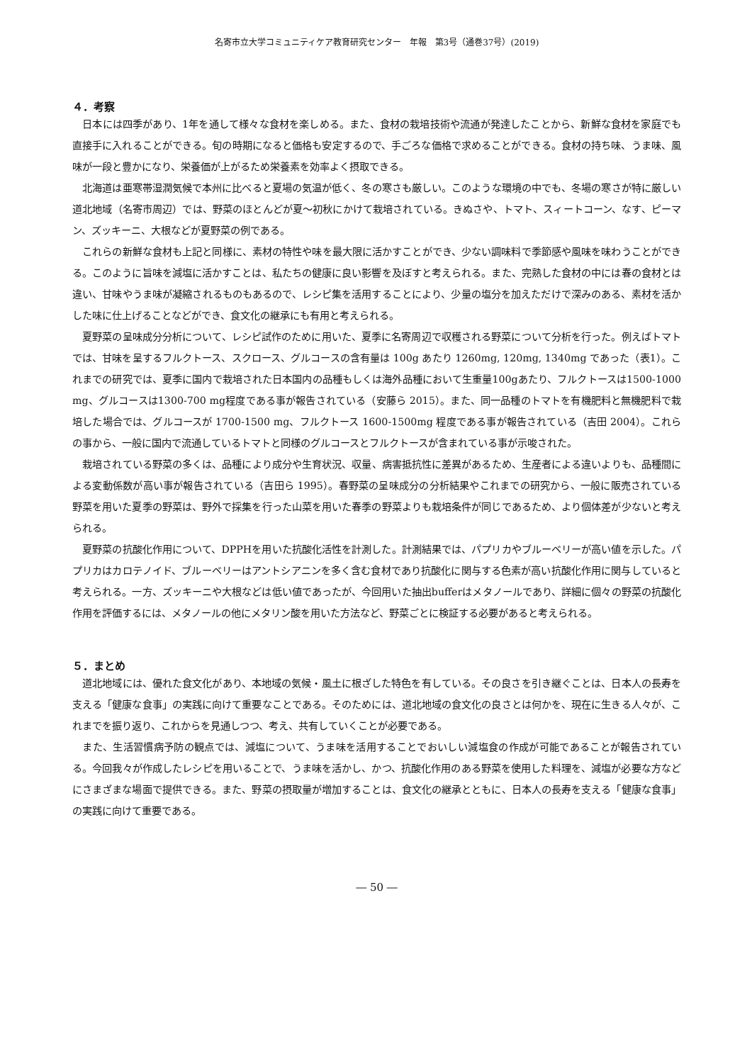名寄市立大学コミュニティケア教育研究センター　年報　第3号（通巻37号）(2019)
４．考察
日本には四季があり、1年を通して様々な食材を楽しめる。また、食材の栽培技術や流通が発達したことから、新鮮な食材を家庭でも直接手に入れることができる。旬の時期になると価格も安定するので、手ごろな価格で求めることができる。食材の持ち味、うま味、風味が一段と豊かになり、栄養価が上がるため栄養素を効率よく摂取できる。
北海道は亜寒帯湿潤気候で本州に比べると夏場の気温が低く、冬の寒さも厳しい。このような環境の中でも、冬場の寒さが特に厳しい道北地域（名寄市周辺）では、野菜のほとんどが夏〜初秋にかけて栽培されている。きぬさや、トマト、スィートコーン、なす、ピーマン、ズッキーニ、大根などが夏野菜の例である。
これらの新鮮な食材も上記と同様に、素材の特性や味を最大限に活かすことができ、少ない調味料で季節感や風味を味わうことができる。このように旨味を減塩に活かすことは、私たちの健康に良い影響を及ぼすと考えられる。また、完熟した食材の中には春の食材とは違い、甘味やうま味が凝縮されるものもあるので、レシピ集を活用することにより、少量の塩分を加えただけで深みのある、素材を活かした味に仕上げることなどができ、食文化の継承にも有用と考えられる。
夏野菜の呈味成分分析について、レシピ試作のために用いた、夏季に名寄周辺で収穫される野菜について分析を行った。例えばトマトでは、甘味を呈するフルクトース、スクロース、グルコースの含有量は 100g あたり 1260mg, 120mg, 1340mg であった（表1）。これまでの研究では、夏季に国内で栽培された日本国内の品種もしくは海外品種において生重量100gあたり、フルクトースは1500-1000 mg、グルコースは1300-700 mg程度である事が報告されている（安藤ら 2015）。また、同一品種のトマトを有機肥料と無機肥料で栽培した場合では、グルコースが 1700-1500 mg、フルクトース 1600-1500mg 程度である事が報告されている（吉田 2004）。これらの事から、一般に国内で流通しているトマトと同様のグルコースとフルクトースが含まれている事が示唆された。
栽培されている野菜の多くは、品種により成分や生育状況、収量、病害抵抗性に差異があるため、生産者による違いよりも、品種間による変動係数が高い事が報告されている（吉田ら 1995）。春野菜の呈味成分の分析結果やこれまでの研究から、一般に販売されている野菜を用いた夏季の野菜は、野外で採集を行った山菜を用いた春季の野菜よりも栽培条件が同じであるため、より個体差が少ないと考えられる。
夏野菜の抗酸化作用について、DPPHを用いた抗酸化活性を計測した。計測結果では、パプリカやブルーベリーが高い値を示した。パプリカはカロテノイド、ブルーベリーはアントシアニンを多く含む食材であり抗酸化に関与する色素が高い抗酸化作用に関与していると考えられる。一方、ズッキーニや大根などは低い値であったが、今回用いた抽出bufferはメタノールであり、詳細に個々の野菜の抗酸化作用を評価するには、メタノールの他にメタリン酸を用いた方法など、野菜ごとに検証する必要があると考えられる。
５．まとめ
道北地域には、優れた食文化があり、本地域の気候・風土に根ざした特色を有している。その良さを引き継ぐことは、日本人の長寿を支える「健康な食事」の実践に向けて重要なことである。そのためには、道北地域の食文化の良さとは何かを、現在に生きる人々が、これまでを振り返り、これからを見通しつつ、考え、共有していくことが必要である。
また、生活習慣病予防の観点では、減塩について、うま味を活用することでおいしい減塩食の作成が可能であることが報告されている。今回我々が作成したレシピを用いることで、うま味を活かし、かつ、抗酸化作用のある野菜を使用した料理を、減塩が必要な方などにさまざまな場面で提供できる。また、野菜の摂取量が増加することは、食文化の継承とともに、日本人の長寿を支える「健康な食事」の実践に向けて重要である。
― 50 ―